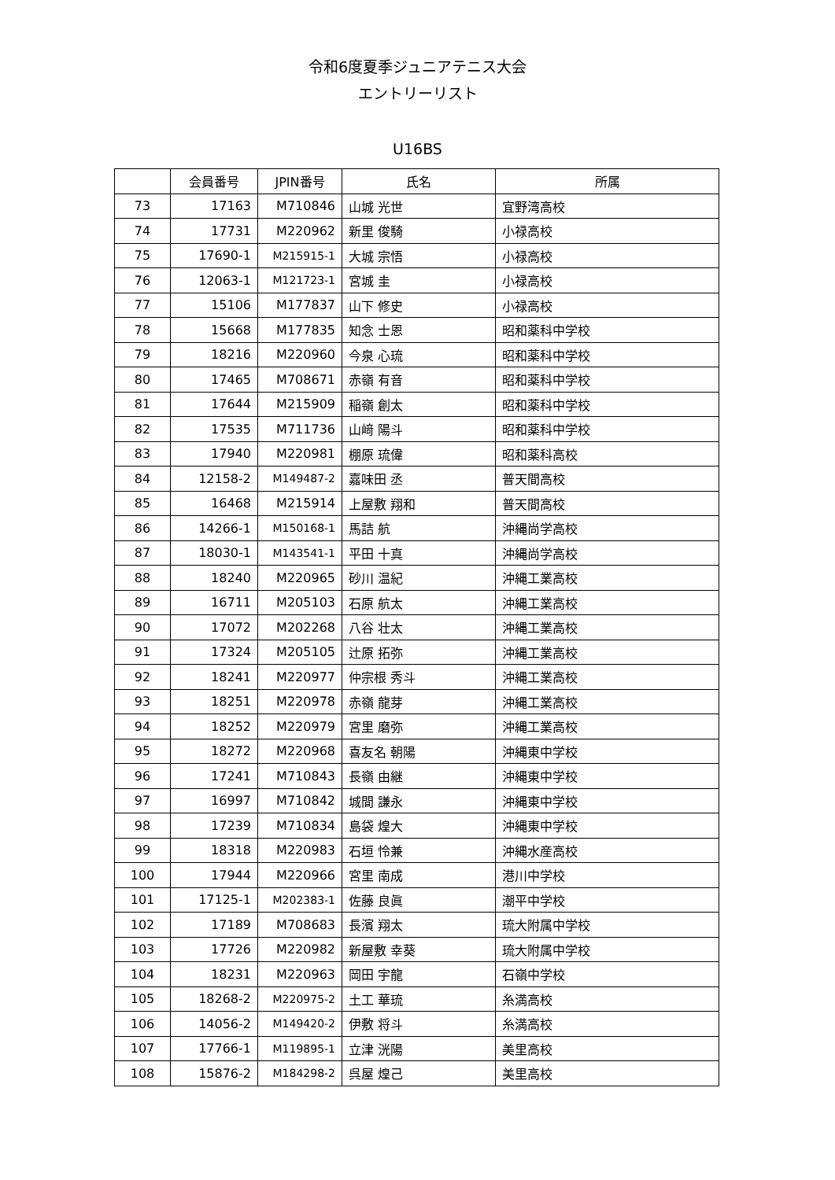令和6度夏季ジュニアテニス大会
エントリーリスト
U16BS
| | 会員番号 | JPIN番号 | 氏名 | 所属 |
| --- | --- | --- | --- | --- |
| 73 | 17163 | M710846 | 山城 光世 | 宜野湾高校 |
| 74 | 17731 | M220962 | 新里 俊騎 | 小禄高校 |
| 75 | 17690-1 | M215915-1 | 大城 宗悟 | 小禄高校 |
| 76 | 12063-1 | M121723-1 | 宮城 圭 | 小禄高校 |
| 77 | 15106 | M177837 | 山下 修史 | 小禄高校 |
| 78 | 15668 | M177835 | 知念 士恩 | 昭和薬科中学校 |
| 79 | 18216 | M220960 | 今泉 心琉 | 昭和薬科中学校 |
| 80 | 17465 | M708671 | 赤嶺 有音 | 昭和薬科中学校 |
| 81 | 17644 | M215909 | 稲嶺 創太 | 昭和薬科中学校 |
| 82 | 17535 | M711736 | 山﨑 陽斗 | 昭和薬科中学校 |
| 83 | 17940 | M220981 | 棚原 琉偉 | 昭和薬科高校 |
| 84 | 12158-2 | M149487-2 | 嘉味田 丞 | 普天間高校 |
| 85 | 16468 | M215914 | 上屋敷 翔和 | 普天間高校 |
| 86 | 14266-1 | M150168-1 | 馬詰 航 | 沖縄尚学高校 |
| 87 | 18030-1 | M143541-1 | 平田 十真 | 沖縄尚学高校 |
| 88 | 18240 | M220965 | 砂川 温紀 | 沖縄工業高校 |
| 89 | 16711 | M205103 | 石原 航太 | 沖縄工業高校 |
| 90 | 17072 | M202268 | 八谷 壮太 | 沖縄工業高校 |
| 91 | 17324 | M205105 | 辻原 拓弥 | 沖縄工業高校 |
| 92 | 18241 | M220977 | 仲宗根 秀斗 | 沖縄工業高校 |
| 93 | 18251 | M220978 | 赤嶺 龍芽 | 沖縄工業高校 |
| 94 | 18252 | M220979 | 宮里 磨弥 | 沖縄工業高校 |
| 95 | 18272 | M220968 | 喜友名 朝陽 | 沖縄東中学校 |
| 96 | 17241 | M710843 | 長嶺 由継 | 沖縄東中学校 |
| 97 | 16997 | M710842 | 城間 謙永 | 沖縄東中学校 |
| 98 | 17239 | M710834 | 島袋 煌大 | 沖縄東中学校 |
| 99 | 18318 | M220983 | 石垣 怜兼 | 沖縄水産高校 |
| 100 | 17944 | M220966 | 宮里 南成 | 港川中学校 |
| 101 | 17125-1 | M202383-1 | 佐藤 良眞 | 潮平中学校 |
| 102 | 17189 | M708683 | 長濱 翔太 | 琉大附属中学校 |
| 103 | 17726 | M220982 | 新屋敷 幸葵 | 琉大附属中学校 |
| 104 | 18231 | M220963 | 岡田 宇龍 | 石嶺中学校 |
| 105 | 18268-2 | M220975-2 | 土工 華琉 | 糸満高校 |
| 106 | 14056-2 | M149420-2 | 伊敷 将斗 | 糸満高校 |
| 107 | 17766-1 | M119895-1 | 立津 洸陽 | 美里高校 |
| 108 | 15876-2 | M184298-2 | 呉屋 煌己 | 美里高校 |